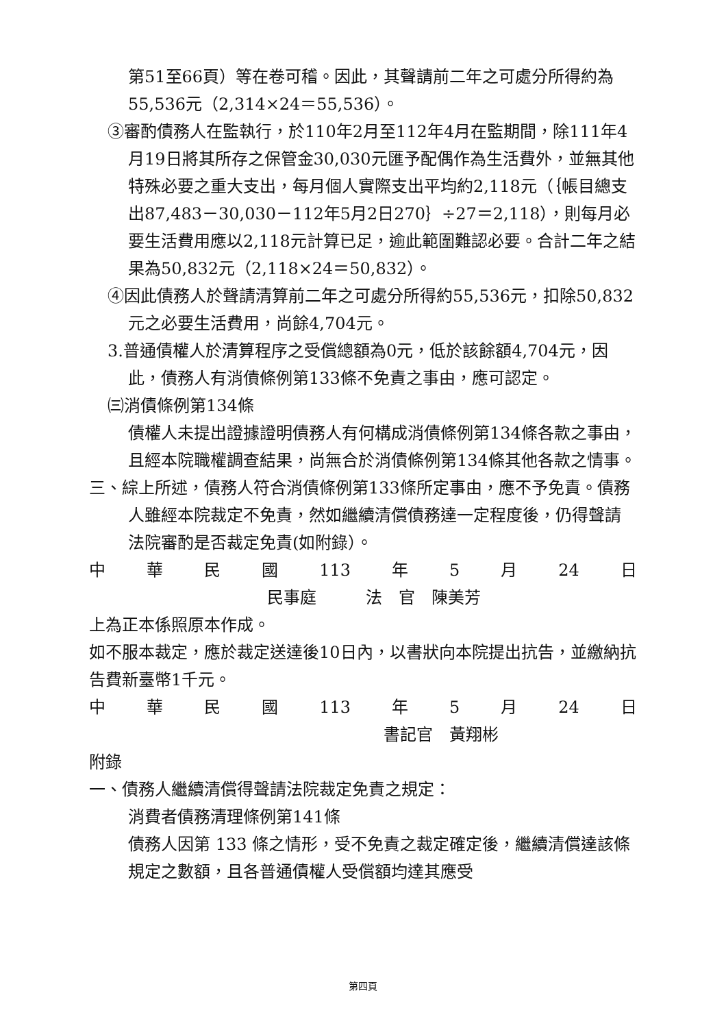第51至66頁）等在卷可稽。因此，其聲請前二年之可處分所得約為55,536元（2,314×24＝55,536）。
③審酌債務人在監執行，於110年2月至112年4月在監期間，除111年4月19日將其所存之保管金30,030元匯予配偶作為生活費外，並無其他特殊必要之重大支出，每月個人實際支出平均約2,118元（｛帳目總支出87,483－30,030－112年5月2日270｝÷27＝2,118），則每月必要生活費用應以2,118元計算已足，逾此範圍難認必要。合計二年之結果為50,832元（2,118×24＝50,832）。
④因此債務人於聲請清算前二年之可處分所得約55,536元，扣除50,832元之必要生活費用，尚餘4,704元。
3.普通債權人於清算程序之受償總額為0元，低於該餘額4,704元，因此，債務人有消債條例第133條不免責之事由，應可認定。
㈢消債條例第134條
債權人未提出證據證明債務人有何構成消債條例第134條各款之事由，且經本院職權調查結果，尚無合於消債條例第134條其他各款之情事。
三、綜上所述，債務人符合消債條例第133條所定事由，應不予免責。債務人雖經本院裁定不免責，然如繼續清償債務達一定程度後，仍得聲請法院審酌是否裁定免責(如附錄）。
中華民國 113 年 5 月 24 日
民事庭　　　法　官　陳美芳
上為正本係照原本作成。
如不服本裁定，應於裁定送達後10日內，以書狀向本院提出抗告，並繳納抗告費新臺幣1千元。
中華民國 113 年 5 月 24 日
書記官　黃翔彬
附錄
一、債務人繼續清償得聲請法院裁定免責之規定：
消費者債務清理條例第141條
債務人因第 133 條之情形，受不免責之裁定確定後，繼續清償達該條規定之數額，且各普通債權人受償額均達其應受
第四頁